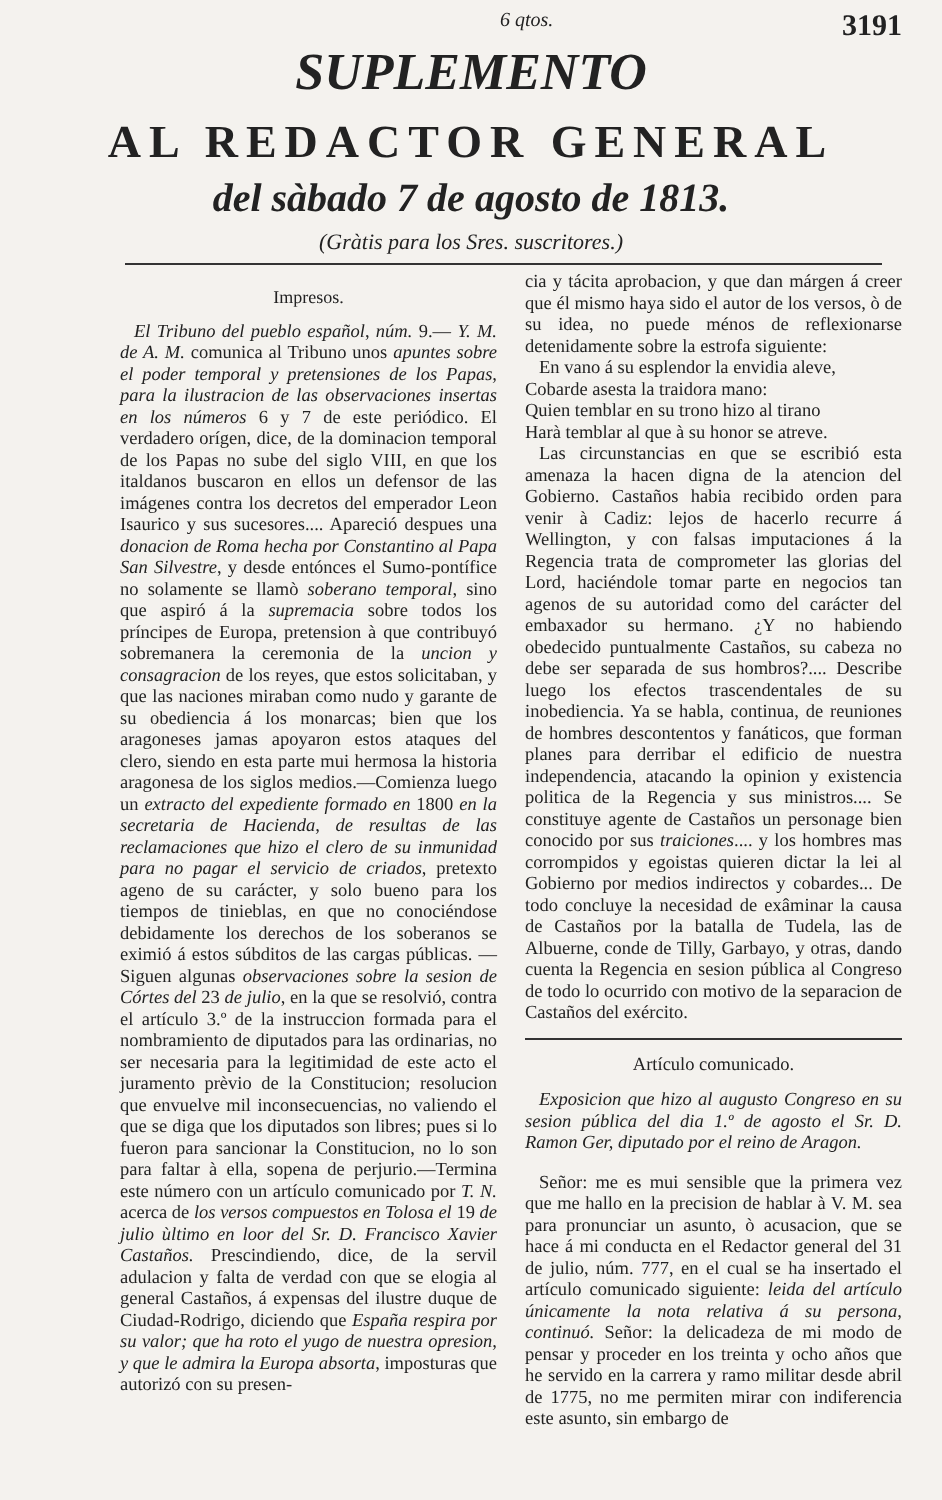6 qtos. 3191
SUPLEMENTO
AL REDACTOR GENERAL
del sàbado 7 de agosto de 1813.
(Gràtis para los Sres. suscritores.)
Impresos.
El Tribuno del pueblo español, núm. 9.— Y. M. de A. M. comunica al Tribuno unos apuntes sobre el poder temporal y pretensiones de los Papas, para la ilustracion de las observaciones insertas en los números 6 y 7 de este periódico. El verdadero orígen, dice, de la dominacion temporal de los Papas no sube del siglo VIII, en que los italdanos buscaron en ellos un defensor de las imágenes contra los decretos del emperador Leon Isaurico y sus sucesores.... Apareció despues una donacion de Roma hecha por Constantino al Papa San Silvestre, y desde entónces el Sumo-pontífice no solamente se llamò soberano temporal, sino que aspiró á la supremacia sobre todos los príncipes de Europa, pretension à que contribuyó sobremanera la ceremonia de la uncion y consagracion de los reyes, que estos solicitaban, y que las naciones miraban como nudo y garante de su obediencia á los monarcas; bien que los aragoneses jamas apoyaron estos ataques del clero, siendo en esta parte mui hermosa la historia aragonesa de los siglos medios.—Comienza luego un extracto del expediente formado en 1800 en la secretaria de Hacienda, de resultas de las reclamaciones que hizo el clero de su inmunidad para no pagar el servicio de criados, pretexto ageno de su carácter, y solo bueno para los tiempos de tinieblas, en que no conociéndose debidamente los derechos de los soberanos se eximió á estos súbditos de las cargas públicas. — Siguen algunas observaciones sobre la sesion de Córtes del 23 de julio, en la que se resolvió, contra el artículo 3.º de la instruccion formada para el nombramiento de diputados para las ordinarias, no ser necesaria para la legitimidad de este acto el juramento prèvio de la Constitucion; resolucion que envuelve mil inconsecuencias, no valiendo el que se diga que los diputados son libres; pues si lo fueron para sancionar la Constitucion, no lo son para faltar à ella, sopena de perjurio.—Termina este número con un artículo comunicado por T. N. acerca de los versos compuestos en Tolosa el 19 de julio ùltimo en loor del Sr. D. Francisco Xavier Castaños. Prescindiendo, dice, de la servil adulacion y falta de verdad con que se elogia al general Castaños, á expensas del ilustre duque de Ciudad-Rodrigo, diciendo que España respira por su valor; que ha roto el yugo de nuestra opresion, y que le admira la Europa absorta, imposturas que autorizó con su presen-
cia y tácita aprobacion, y que dan márgen á creer que él mismo haya sido el autor de los versos, ò de su idea, no puede ménos de reflexionarse detenidamente sobre la estrofa siguiente:
En vano á su esplendor la envidia aleve,
Cobarde asesta la traidora mano:
Quien temblar en su trono hizo al tirano
Harà temblar al que à su honor se atreve.
Las circunstancias en que se escribió esta amenaza la hacen digna de la atencion del Gobierno. Castaños habia recibido orden para venir à Cadiz: lejos de hacerlo recurre á Wellington, y con falsas imputaciones á la Regencia trata de comprometer las glorias del Lord, haciéndole tomar parte en negocios tan agenos de su autoridad como del carácter del embaxador su hermano. ¿Y no habiendo obedecido puntualmente Castaños, su cabeza no debe ser separada de sus hombros?.... Describe luego los efectos trascendentales de su inobediencia. Ya se habla, continua, de reuniones de hombres descontentos y fanáticos, que forman planes para derribar el edificio de nuestra independencia, atacando la opinion y existencia politica de la Regencia y sus ministros.... Se constituye agente de Castaños un personage bien conocido por sus traiciones.... y los hombres mas corrompidos y egoistas quieren dictar la lei al Gobierno por medios indirectos y cobardes... De todo concluye la necesidad de exâminar la causa de Castaños por la batalla de Tudela, las de Albuerne, conde de Tilly, Garbayo, y otras, dando cuenta la Regencia en sesion pública al Congreso de todo lo ocurrido con motivo de la separacion de Castaños del exército.
Artículo comunicado.
Exposicion que hizo al augusto Congreso en su sesion pública del dia 1.º de agosto el Sr. D. Ramon Ger, diputado por el reino de Aragon.
Señor: me es mui sensible que la primera vez que me hallo en la precision de hablar à V. M. sea para pronunciar un asunto, ò acusacion, que se hace á mi conducta en el Redactor general del 31 de julio, núm. 777, en el cual se ha insertado el artículo comunicado siguiente: leida del artículo únicamente la nota relativa á su persona, continuó. Señor: la delicadeza de mi modo de pensar y proceder en los treinta y ocho años que he servido en la carrera y ramo militar desde abril de 1775, no me permiten mirar con indiferencia este asunto, sin embargo de